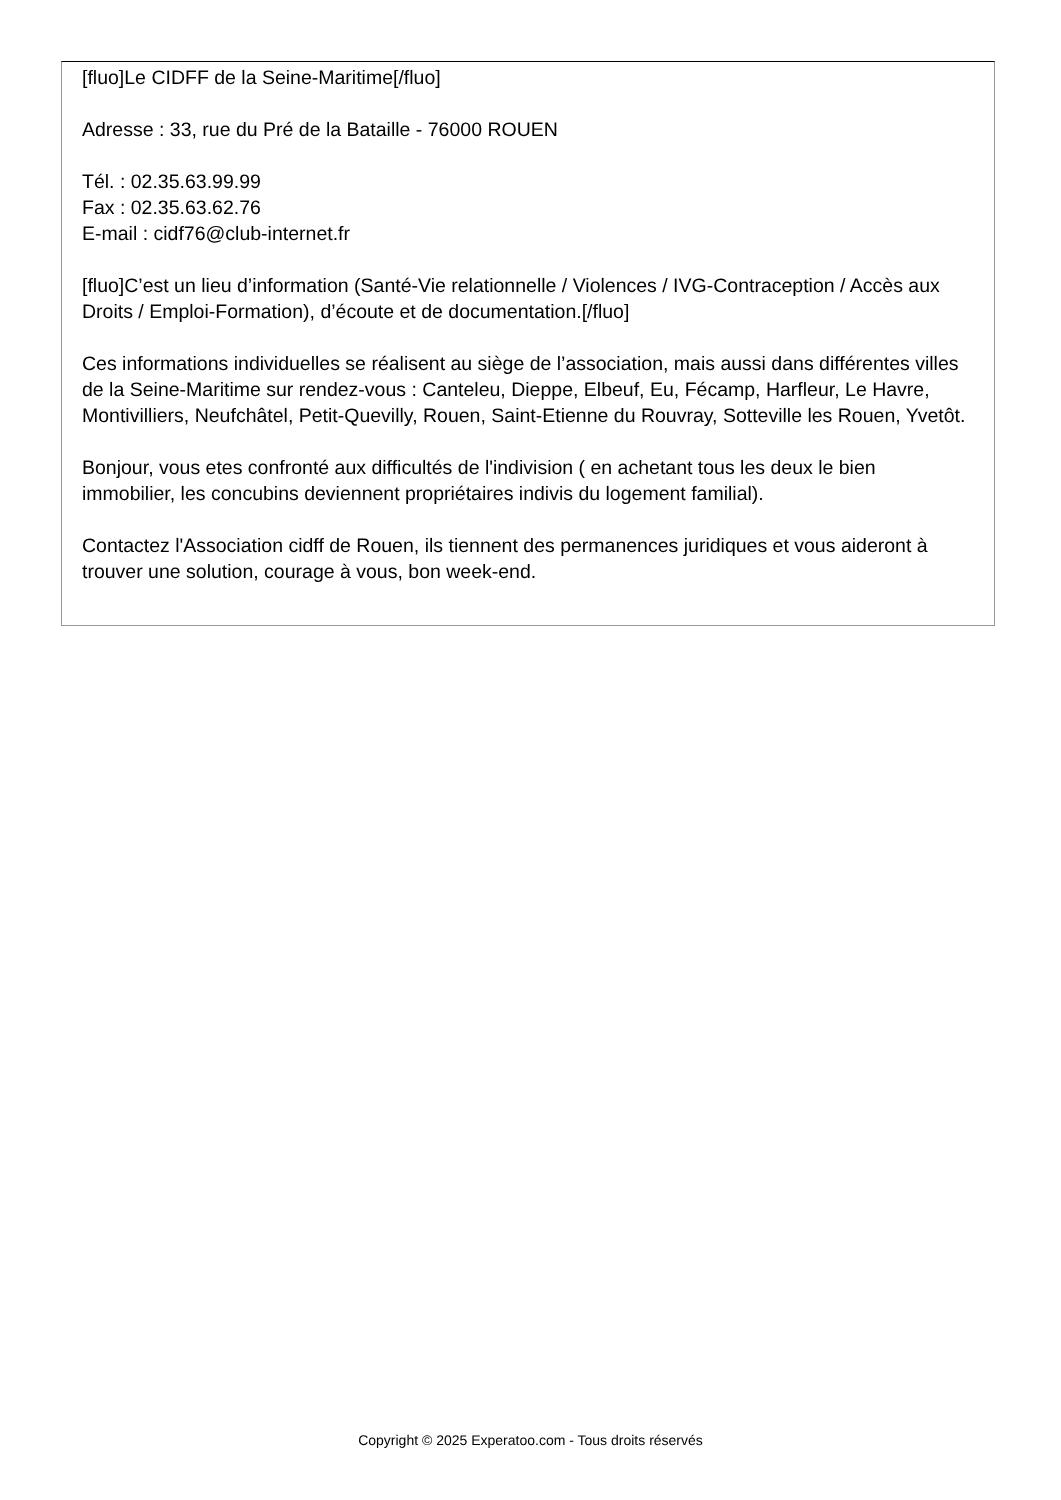[fluo]Le CIDFF de la Seine-Maritime[/fluo]
Adresse : 33, rue du Pré de la Bataille - 76000 ROUEN
Tél. : 02.35.63.99.99
Fax : 02.35.63.62.76
E-mail : cidf76@club-internet.fr
[fluo]C’est un lieu d’information (Santé-Vie relationnelle / Violences / IVG-Contraception / Accès aux Droits / Emploi-Formation), d’écoute et de documentation.[/fluo]
Ces informations individuelles se réalisent au siège de l’association, mais aussi dans différentes villes de la Seine-Maritime sur rendez-vous : Canteleu, Dieppe, Elbeuf, Eu, Fécamp, Harfleur, Le Havre, Montivilliers, Neufchâtel, Petit-Quevilly, Rouen, Saint-Etienne du Rouvray, Sotteville les Rouen, Yvetôt.
Bonjour, vous etes confronté aux difficultés de l'indivision ( en achetant tous les deux le bien immobilier, les concubins deviennent propriétaires indivis du logement familial).
Contactez l'Association cidff de Rouen, ils tiennent des permanences juridiques et vous aideront à trouver une solution, courage à vous, bon week-end.
Copyright © 2025 Experatoo.com - Tous droits réservés